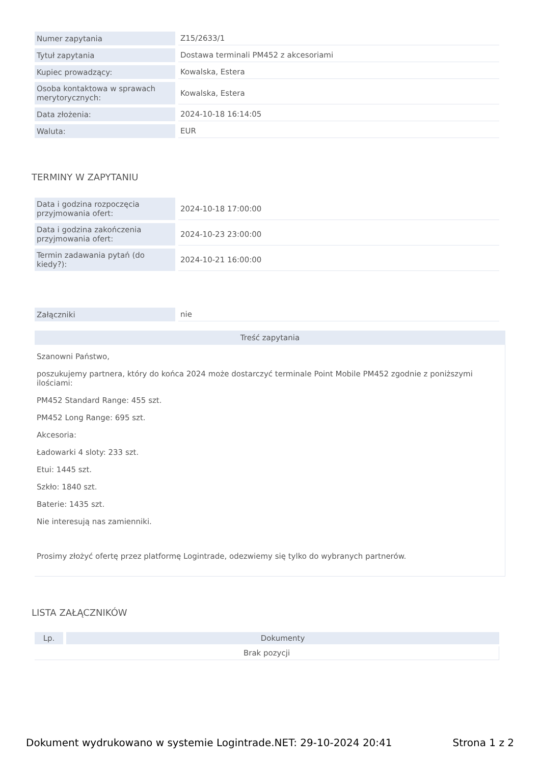| Numer zapytania | Z15/2633/1 |
| Tytuł zapytania | Dostawa terminali PM452 z akcesoriami |
| Kupiec prowadzący: | Kowalska, Estera |
| Osoba kontaktowa w sprawach merytorycznych: | Kowalska, Estera |
| Data złożenia: | 2024-10-18 16:14:05 |
| Waluta: | EUR |
TERMINY W ZAPYTANIU
| Data i godzina rozpoczęcia przyjmowania ofert: | 2024-10-18 17:00:00 |
| Data i godzina zakończenia przyjmowania ofert: | 2024-10-23 23:00:00 |
| Termin zadawania pytań (do kiedy?): | 2024-10-21 16:00:00 |
| Załączniki | nie |
Treść zapytania
Szanowni Państwo,
poszukujemy partnera, który do końca 2024 może dostarczyć terminale Point Mobile PM452 zgodnie z poniższymi ilościami:
PM452 Standard Range: 455 szt.
PM452 Long Range: 695 szt.
Akcesoria:
Ładowarki 4 sloty: 233 szt.
Etui: 1445 szt.
Szkło: 1840 szt.
Baterie: 1435 szt.
Nie interesują nas zamienniki.
Prosimy złożyć ofertę przez platformę Logintrade, odezwiemy się tylko do wybranych partnerów.
LISTA ZAŁĄCZNIKÓW
| Lp. | Dokumenty |
| --- | --- |
| Brak pozycji | |
Dokument wydrukowano w systemie Logintrade.NET: 29-10-2024 20:41 Strona 1 z 2